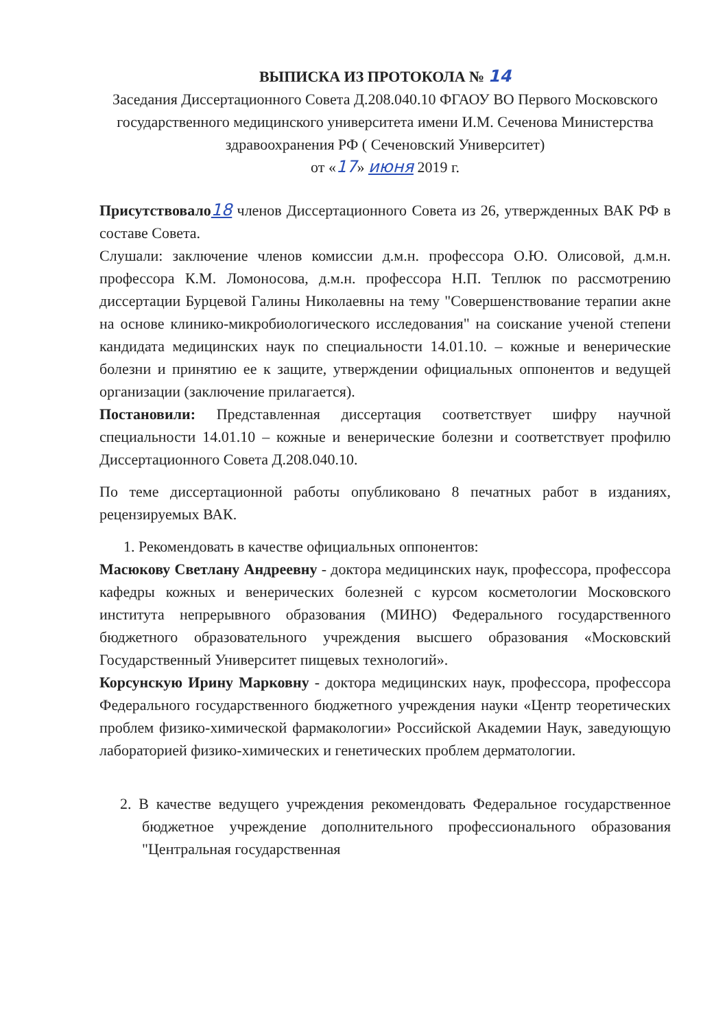ВЫПИСКА ИЗ ПРОТОКОЛА № 14
Заседания Диссертационного Совета Д.208.040.10 ФГАОУ ВО Первого Московского государственного медицинского университета имени И.М. Сеченова Министерства здравоохранения РФ ( Сеченовский Университет)
от «17» июня 2019 г.
Присутствовало 18 членов Диссертационного Совета из 26, утвержденных ВАК РФ в составе Совета.
Слушали: заключение членов комиссии д.м.н. профессора О.Ю. Олисовой, д.м.н. профессора К.М. Ломоносова, д.м.н. профессора Н.П. Теплюк по рассмотрению диссертации Бурцевой Галины Николаевны на тему "Совершенствование терапии акне на основе клинико-микробиологического исследования" на соискание ученой степени кандидата медицинских наук по специальности 14.01.10. – кожные и венерические болезни и принятию ее к защите, утверждении официальных оппонентов и ведущей организации (заключение прилагается).
Постановили: Представленная диссертация соответствует шифру научной специальности 14.01.10 – кожные и венерические болезни и соответствует профилю Диссертационного Совета Д.208.040.10.
По теме диссертационной работы опубликовано 8 печатных работ в изданиях, рецензируемых ВАК.
1. Рекомендовать в качестве официальных оппонентов:
Масюкову Светлану Андреевну - доктора медицинских наук, профессора, профессора кафедры кожных и венерических болезней с курсом косметологии Московского института непрерывного образования (МИНО) Федерального государственного бюджетного образовательного учреждения высшего образования «Московский Государственный Университет пищевых технологий».
Корсунскую Ирину Марковну - доктора медицинских наук, профессора, профессора Федерального государственного бюджетного учреждения науки «Центр теоретических проблем физико-химической фармакологии» Российской Академии Наук, заведующую лабораторией физико-химических и генетических проблем дерматологии.
2. В качестве ведущего учреждения рекомендовать Федеральное государственное бюджетное учреждение дополнительного профессионального образования "Центральная государственная